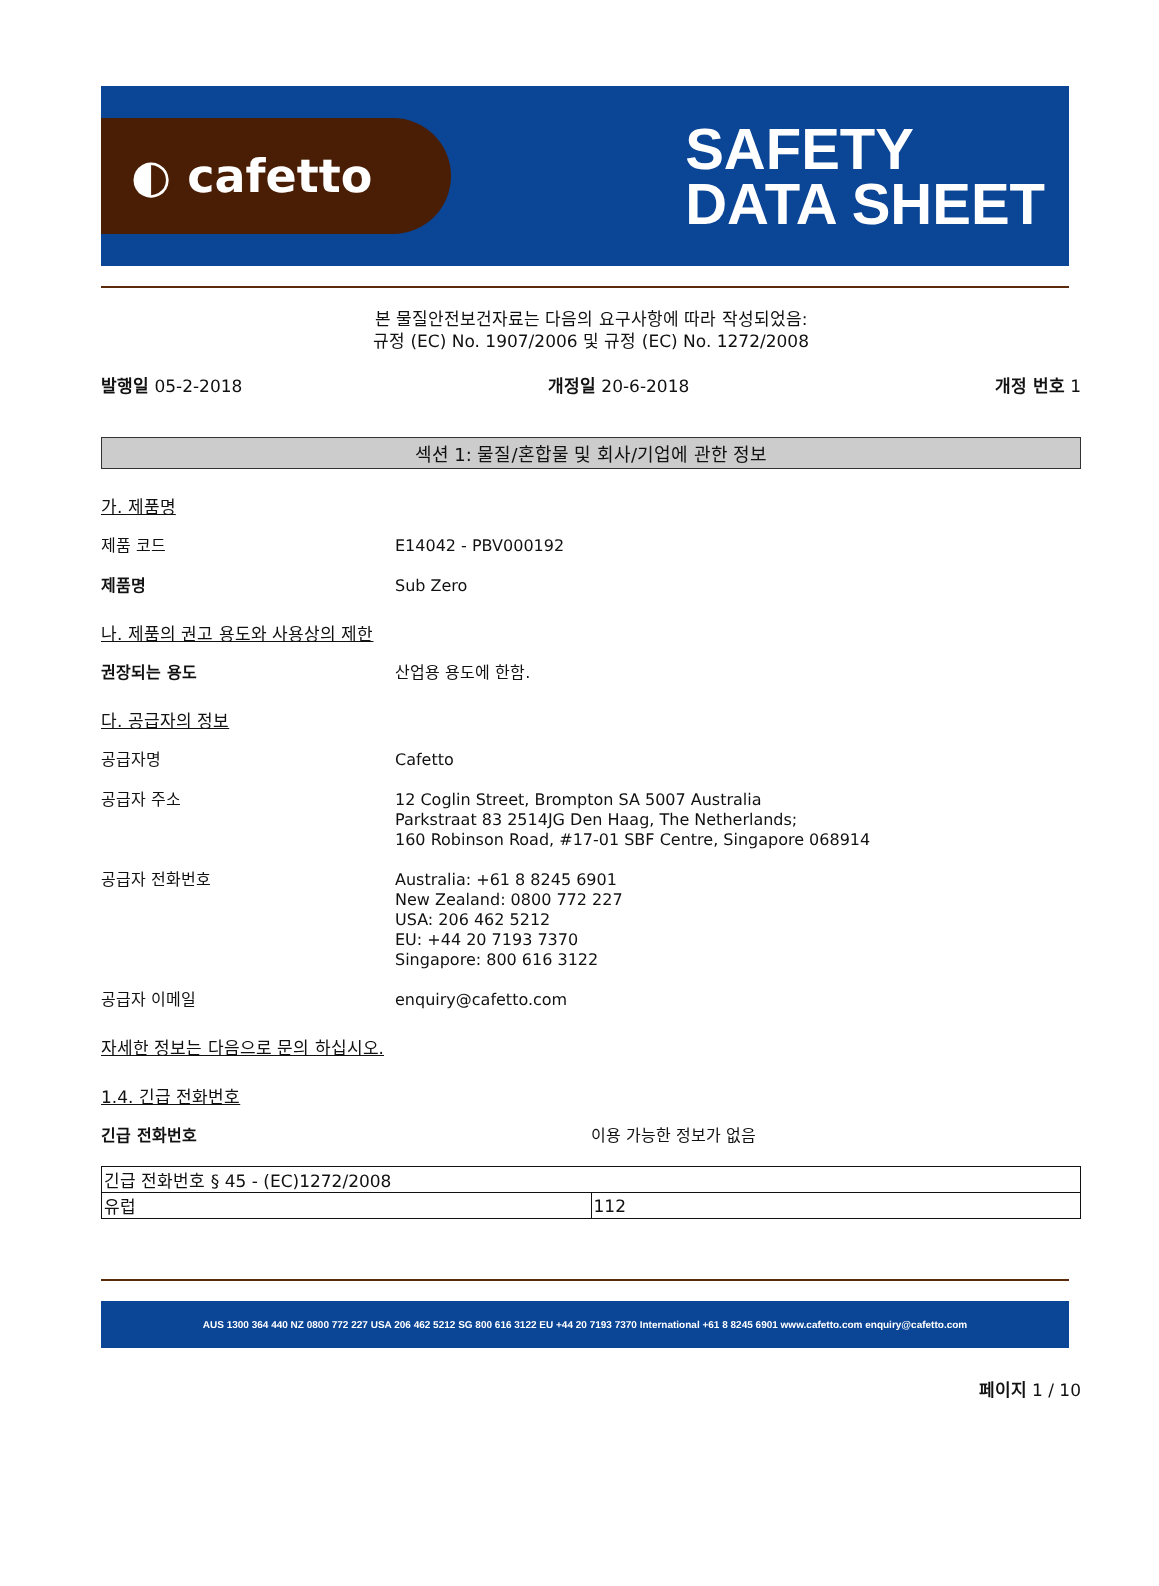◐ cafetto
SAFETY
DATA SHEET
본 물질안전보건자료는 다음의 요구사항에 따라 작성되었음:
규정 (EC) No. 1907/2006 및 규정 (EC) No. 1272/2008
발행일 05-2-2018 개정일 20-6-2018 개정 번호 1
섹션 1: 물질/혼합물 및 회사/기업에 관한 정보
가. 제품명
제품 코드 E14042 - PBV000192
제품명 Sub Zero
나. 제품의 권고 용도와 사용상의 제한
권장되는 용도 산업용 용도에 한함.
다. 공급자의 정보
공급자명 Cafetto
공급자 주소 12 Coglin Street, Brompton SA 5007 Australia
Parkstraat 83 2514JG Den Haag, The Netherlands;
160 Robinson Road, #17-01 SBF Centre, Singapore 068914
공급자 전화번호 Australia: +61 8 8245 6901
New Zealand: 0800 772 227
USA: 206 462 5212
EU: +44 20 7193 7370
Singapore: 800 616 3122
공급자 이메일 enquiry@cafetto.com
자세한 정보는 다음으로 문의 하십시오.
1.4. 긴급 전화번호
긴급 전화번호 이용 가능한 정보가 없음
| 긴급 전화번호 § 45 - (EC)1272/2008 | |
| 유럽 | 112 |
AUS 1300 364 440 NZ 0800 772 227 USA 206 462 5212 SG 800 616 3122 EU +44 20 7193 7370 International +61 8 8245 6901 www.cafetto.com enquiry@cafetto.com
페이지 1 / 10